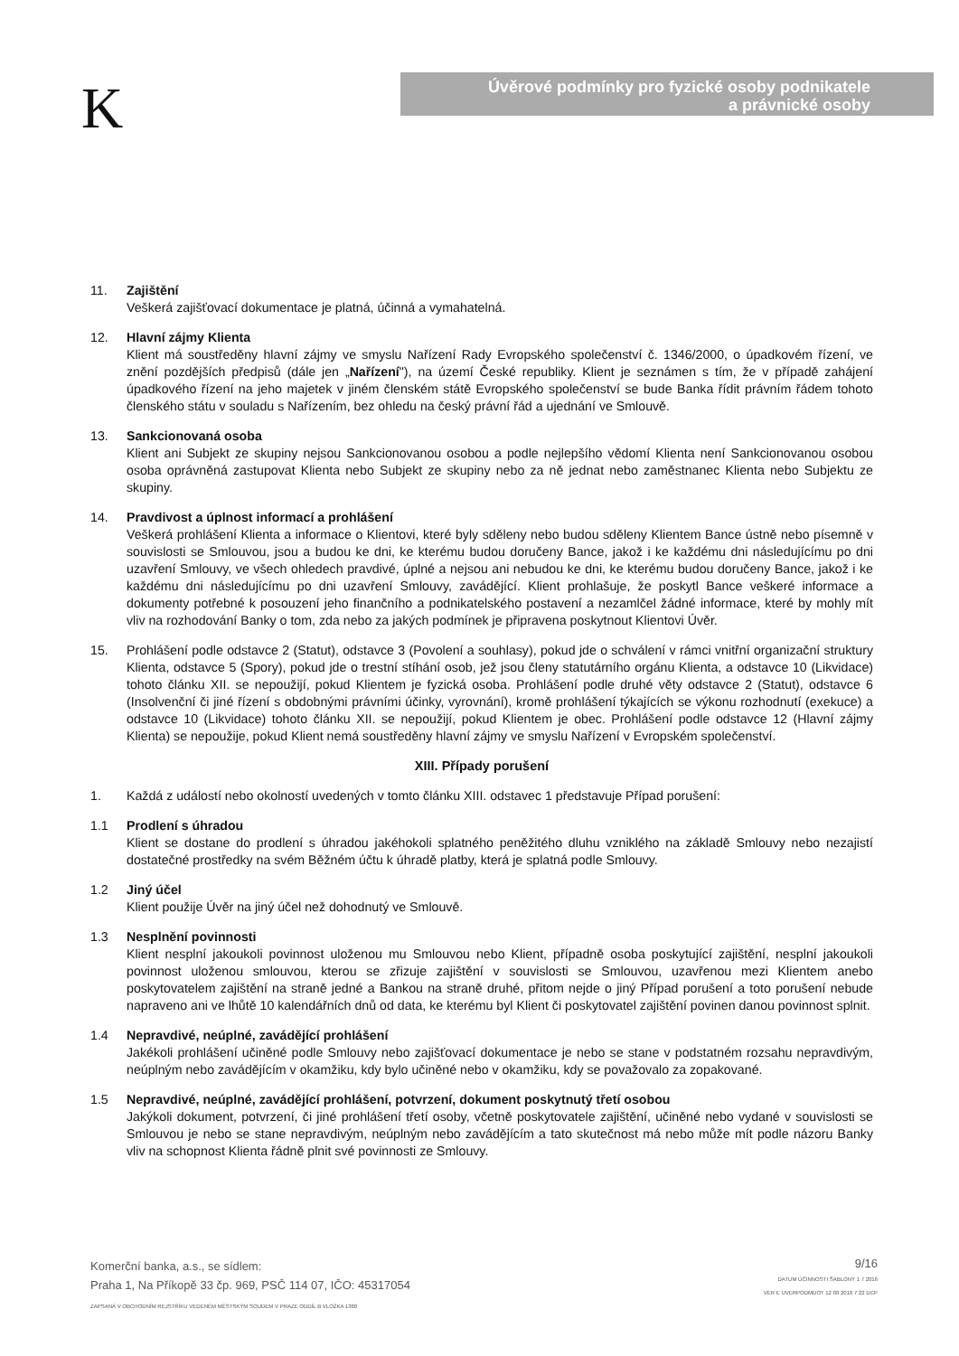K
Úvěrové podmínky pro fyzické osoby podnikatele
a právnické osoby
11. Zajištění
Veškerá zajišťovací dokumentace je platná, účinná a vymahatelná.
12. Hlavní zájmy Klienta
Klient má soustředěny hlavní zájmy ve smyslu Nařízení Rady Evropského společenství č. 1346/2000, o úpadkovém řízení, ve znění pozdějších předpisů (dále jen „Nařízení"), na území České republiky. Klient je seznámen s tím, že v případě zahájení úpadkového řízení na jeho majetek v jiném členském státě Evropského společenství se bude Banka řídit právním řádem tohoto členského státu v souladu s Nařízením, bez ohledu na český právní řád a ujednání ve Smlouvě.
13. Sankcionovaná osoba
Klient ani Subjekt ze skupiny nejsou Sankcionovanou osobou a podle nejlepšího vědomí Klienta není Sankcionovanou osobou osoba oprávněná zastupovat Klienta nebo Subjekt ze skupiny nebo za ně jednat nebo zaměstnanec Klienta nebo Subjektu ze skupiny.
14. Pravdivost a úplnost informací a prohlášení
Veškerá prohlášení Klienta a informace o Klientovi, které byly sděleny nebo budou sděleny Klientem Bance ústně nebo písemně v souvislosti se Smlouvou, jsou a budou ke dni, ke kterému budou doručeny Bance, jakož i ke každému dni následujícímu po dni uzavření Smlouvy, ve všech ohledech pravdivé, úplné a nejsou ani nebudou ke dni, ke kterému budou doručeny Bance, jakož i ke každému dni následujícímu po dni uzavření Smlouvy, zavádějící. Klient prohlašuje, že poskytl Bance veškeré informace a dokumenty potřebné k posouzení jeho finančního a podnikatelského postavení a nezamlčel žádné informace, které by mohly mít vliv na rozhodování Banky o tom, zda nebo za jakých podmínek je připravena poskytnout Klientovi Úvěr.
15. Prohlášení podle odstavce 2 (Statut), odstavce 3 (Povolení a souhlasy), pokud jde o schválení v rámci vnitřní organizační struktury Klienta, odstavce 5 (Spory), pokud jde o trestní stíhání osob, jež jsou členy statutárního orgánu Klienta, a odstavce 10 (Likvidace) tohoto článku XII. se nepoužijí, pokud Klientem je fyzická osoba. Prohlášení podle druhé věty odstavce 2 (Statut), odstavce 6 (Insolvenční či jiné řízení s obdobnými právními účinky, vyrovnání), kromě prohlášení týkajících se výkonu rozhodnutí (exekuce) a odstavce 10 (Likvidace) tohoto článku XII. se nepoužijí, pokud Klientem je obec. Prohlášení podle odstavce 12 (Hlavní zájmy Klienta) se nepoužije, pokud Klient nemá soustředěny hlavní zájmy ve smyslu Nařízení v Evropském společenství.
XIII. Případy porušení
1. Každá z událostí nebo okolností uvedených v tomto článku XIII. odstavec 1 představuje Případ porušení:
1.1 Prodlení s úhradou
Klient se dostane do prodlení s úhradou jakéhokoli splatného peněžitého dluhu vzniklého na základě Smlouvy nebo nezajistí dostatečné prostředky na svém Běžném účtu k úhradě platby, která je splatná podle Smlouvy.
1.2 Jiný účel
Klient použije Úvěr na jiný účel než dohodnutý ve Smlouvě.
1.3 Nesplnění povinnosti
Klient nesplní jakoukoli povinnost uloženou mu Smlouvou nebo Klient, případně osoba poskytující zajištění, nesplní jakoukoli povinnost uloženou smlouvou, kterou se zřizuje zajištění v souvislosti se Smlouvou, uzavřenou mezi Klientem anebo poskytovatelem zajištění na straně jedné a Bankou na straně druhé, přitom nejde o jiný Případ porušení a toto porušení nebude napraveno ani ve lhůtě 10 kalendářních dnů od data, ke kterému byl Klient či poskytovatel zajištění povinen danou povinnost splnit.
1.4 Nepravdivé, neúplné, zavádějící prohlášení
Jakékoli prohlášení učiněné podle Smlouvy nebo zajišťovací dokumentace je nebo se stane v podstatném rozsahu nepravdivým, neúplným nebo zavádějícím v okamžiku, kdy bylo učiněné nebo v okamžiku, kdy se považovalo za zopakované.
1.5 Nepravdivé, neúplné, zavádějící prohlášení, potvrzení, dokument poskytnutý třetí osobou
Jakýkoli dokument, potvrzení, či jiné prohlášení třetí osoby, včetně poskytovatele zajištění, učiněné nebo vydané v souvislosti se Smlouvou je nebo se stane nepravdivým, neúplným nebo zavádějícím a tato skutečnost má nebo může mít podle názoru Banky vliv na schopnost Klienta řádně plnit své povinnosti ze Smlouvy.
Komerční banka, a.s., se sídlem:
Praha 1, Na Příkopě 33 čp. 969, PSČ 114 07, IČO: 45317054
ZAPSANÁ V OBCHODNÍM REJSTŘÍKU VEDENÉM MĚSTSKÝM SOUDEM V PRAZE ODDÍL B VLOŽKA 1360
9/16
DATUM ÚČINNOSTI ŠABLONY 1 7 2016
VER E UVERPODMDOT 12 09 2016 7 22 DCP